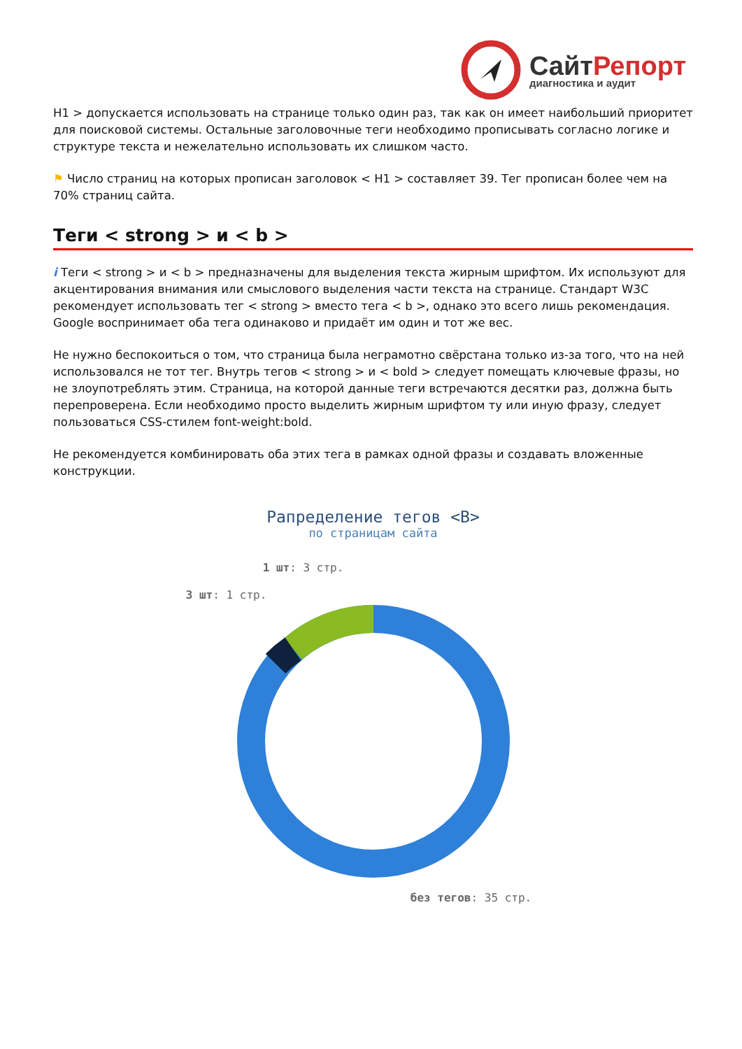СайтРепорт
диагностика и аудит
H1 > допускается использовать на странице только один раз, так как он имеет наибольший приоритет для поисковой системы. Остальные заголовочные теги необходимо прописывать согласно логике и структуре текста и нежелательно использовать их слишком часто.
⚑ Число страниц на которых прописан заголовок < H1 > составляет 39. Тег прописан более чем на 70% страниц сайта.
Теги < strong > и < b >
i Теги < strong > и < b > предназначены для выделения текста жирным шрифтом. Их используют для акцентирования внимания или смыслового выделения части текста на странице. Стандарт W3C рекомендует использовать тег < strong > вместо тега < b >, однако это всего лишь рекомендация. Google воспринимает оба тега одинаково и придаёт им один и тот же вес.
Не нужно беспокоиться о том, что страница была неграмотно свёрстана только из-за того, что на ней использовался не тот тег. Внутрь тегов < strong > и < bold > следует помещать ключевые фразы, но не злоупотреблять этим. Страница, на которой данные теги встречаются десятки раз, должна быть перепроверена. Если необходимо просто выделить жирным шрифтом ту или иную фразу, следует пользоваться CSS-стилем font-weight:bold.
Не рекомендуется комбинировать оба этих тега в рамках одной фразы и создавать вложенные конструкции.
Рапределение тегов <B>
по страницам сайта
1 шт: 3 стр.
3 шт: 1 стр.
без тегов: 35 стр.